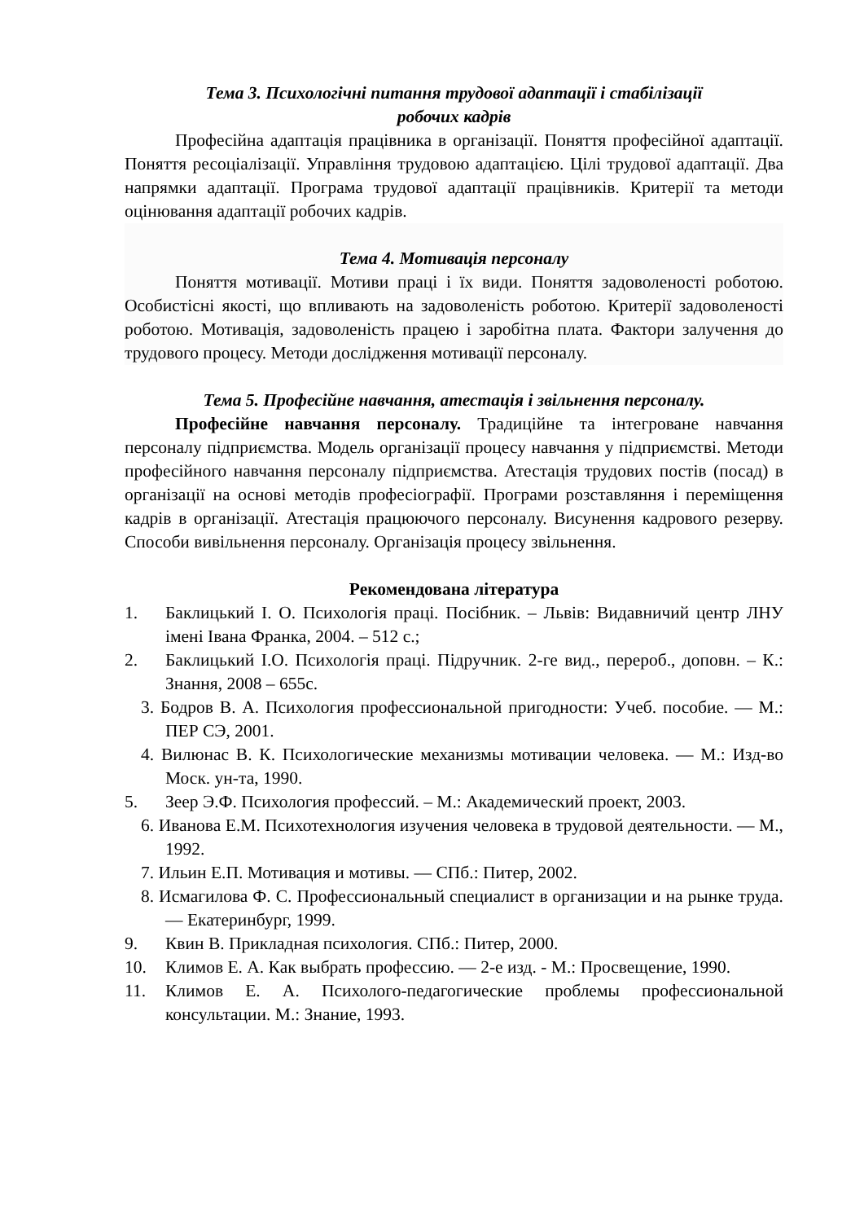Тема 3. Психологічні питання трудової адаптації і стабілізації
робочих кадрів
Професійна адаптація працівника в організації. Поняття професійної адаптації. Поняття ресоціалізації. Управління трудовою адаптацією. Цілі трудової адаптації. Два напрямки адаптації. Програма трудової адаптації працівників. Критерії та методи оцінювання адаптації робочих кадрів.
Тема 4. Мотивація персоналу
Поняття мотивації. Мотиви праці і їх види. Поняття задоволеності роботою. Особистісні якості, що впливають на задоволеність роботою. Критерії задоволеності роботою. Мотивація, задоволеність працею і заробітна плата. Фактори залучення до трудового процесу. Методи дослідження мотивації персоналу.
Тема 5. Професійне навчання, атестація і звільнення персоналу.
Професійне навчання персоналу. Традиційне та інтегроване навчання персоналу підприємства. Модель організації процесу навчання у підприємстві. Методи професійного навчання персоналу підприємства. Атестація трудових постів (посад) в організації на основі методів професіографії. Програми розставляння і переміщення кадрів в організації. Атестація працюючого персоналу. Висунення кадрового резерву. Способи вивільнення персоналу. Організація процесу звільнення.
Рекомендована література
1. Баклицький І. О. Психологія праці. Посібник. – Львів: Видавничий центр ЛНУ імені Івана Франка, 2004. – 512 с.;
2. Баклицький І.О. Психологія праці. Підручник. 2-ге вид., перероб., доповн. – К.: Знання, 2008 – 655с.
3. Бодров В. А. Психология профессиональной пригодности: Учеб. пособие. — М.: ПЕР СЭ, 2001.
4. Вилюнас В. К. Психологические механизмы мотивации человека. — М.: Изд-во Моск. ун-та, 1990.
5. Зеер Э.Ф. Психология профессий. – М.: Академический проект, 2003.
6. Иванова Е.М. Психотехнология изучения человека в трудовой деятельности. — М., 1992.
7. Ильин Е.П. Мотивация и мотивы. — СПб.: Питер, 2002.
8. Исмагилова Ф. С. Профессиональный специалист в организации и на рынке труда. — Екатеринбург, 1999.
9. Квин В. Прикладная психология. СПб.: Питер, 2000.
10. Климов Е. А. Как выбрать профессию. — 2-е изд. - М.: Просвещение, 1990.
11. Климов Е. А. Психолого-педагогические проблемы профессиональной консультации. М.: Знание, 1993.